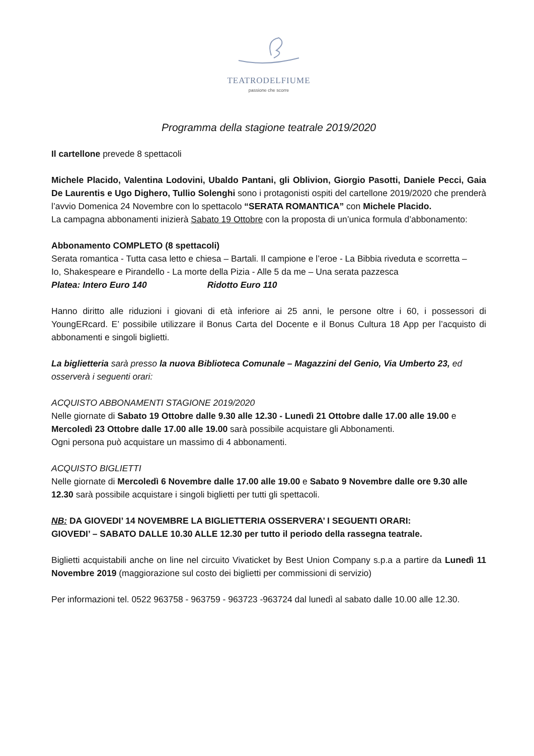TEATRODELFIUME
passione che scorre
Programma della stagione teatrale 2019/2020
Il cartellone prevede 8 spettacoli
Michele Placido, Valentina Lodovini, Ubaldo Pantani, gli Oblivion, Giorgio Pasotti, Daniele Pecci, Gaia De Laurentis e Ugo Dighero, Tullio Solenghi sono i protagonisti ospiti del cartellone 2019/2020 che prenderà l’avvio Domenica 24 Novembre con lo spettacolo “SERATA ROMANTICA” con Michele Placido.
La campagna abbonamenti inizierà Sabato 19 Ottobre con la proposta di un’unica formula d’abbonamento:
Abbonamento COMPLETO (8 spettacoli)
Serata romantica - Tutta casa letto e chiesa – Bartali. Il campione e l’eroe - La Bibbia riveduta e scorretta –
Io, Shakespeare e Pirandello - La morte della Pizia - Alle 5 da me – Una serata pazzesca
Platea: Intero Euro 140 Ridotto Euro 110
Hanno diritto alle riduzioni i giovani di età inferiore ai 25 anni, le persone oltre i 60, i possessori di YoungERcard. E’ possibile utilizzare il Bonus Carta del Docente e il Bonus Cultura 18 App per l’acquisto di abbonamenti e singoli biglietti.
La biglietteria sarà presso la nuova Biblioteca Comunale – Magazzini del Genio, Via Umberto 23, ed osserverà i seguenti orari:
ACQUISTO ABBONAMENTI STAGIONE 2019/2020
Nelle giornate di Sabato 19 Ottobre dalle 9.30 alle 12.30 - Lunedì 21 Ottobre dalle 17.00 alle 19.00 e Mercoledì 23 Ottobre dalle 17.00 alle 19.00 sarà possibile acquistare gli Abbonamenti.
Ogni persona può acquistare un massimo di 4 abbonamenti.
ACQUISTO BIGLIETTI
Nelle giornate di Mercoledì 6 Novembre dalle 17.00 alle 19.00 e Sabato 9 Novembre dalle ore 9.30 alle 12.30 sarà possibile acquistare i singoli biglietti per tutti gli spettacoli.
NB: DA GIOVEDI’ 14 NOVEMBRE LA BIGLIETTERIA OSSERVERA’ I SEGUENTI ORARI:
GIOVEDI’ – SABATO DALLE 10.30 ALLE 12.30 per tutto il periodo della rassegna teatrale.
Biglietti acquistabili anche on line nel circuito Vivaticket by Best Union Company s.p.a a partire da Lunedì 11 Novembre 2019 (maggiorazione sul costo dei biglietti per commissioni di servizio)
Per informazioni tel. 0522 963758 - 963759 - 963723 -963724 dal lunedì al sabato dalle 10.00 alle 12.30.